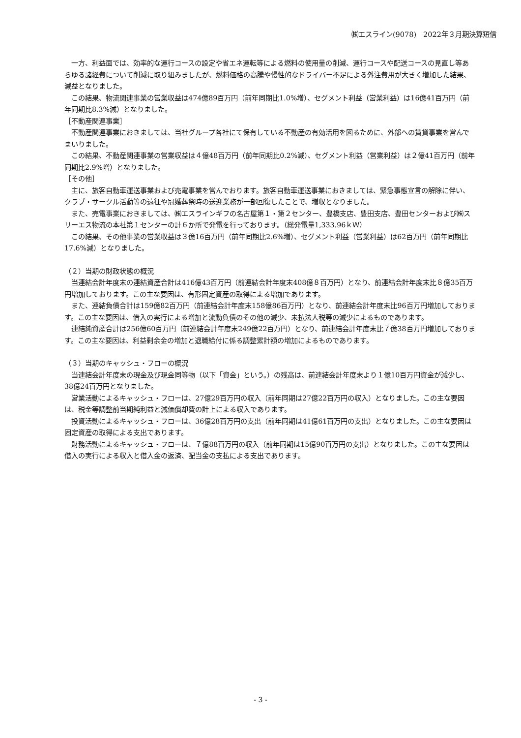㈱エスライン(9078)　2022年３月期決算短信
一方、利益面では、効率的な運行コースの設定や省エネ運転等による燃料の使用量の削減、運行コースや配送コースの見直し等あらゆる諸経費について削減に取り組みましたが、燃料価格の高騰や慢性的なドライバー不足による外注費用が大きく増加した結果、減益となりました。
この結果、物流関連事業の営業収益は474億89百万円（前年同期比1.0%増）、セグメント利益（営業利益）は16億41百万円（前年同期比8.3%減）となりました。
［不動産関連事業］
不動産関連事業におきましては、当社グループ各社にて保有している不動産の有効活用を図るために、外部への賃貸事業を営んでまいりました。
この結果、不動産関連事業の営業収益は４億48百万円（前年同期比0.2%減）、セグメント利益（営業利益）は２億41百万円（前年同期比2.9%増）となりました。
［その他］
主に、旅客自動車運送事業および売電事業を営んでおります。旅客自動車運送事業におきましては、緊急事態宣言の解除に伴い、クラブ・サークル活動等の遠征や冠婚葬祭時の送迎業務が一部回復したことで、増収となりました。
また、売電事業におきましては、㈱エスラインギフの名古屋第１・第２センター、豊橋支店、豊田支店、豊田センターおよび㈱スリーエス物流の本社第１センターの計６か所で発電を行っております。（総発電量1,333.96ｋＷ）
この結果、その他事業の営業収益は３億16百万円（前年同期比2.6%増）、セグメント利益（営業利益）は62百万円（前年同期比17.6%減）となりました。
（２）当期の財政状態の概況
当連結会計年度末の連結資産合計は416億43百万円（前連結会計年度末408億８百万円）となり、前連結会計年度末比８億35百万円増加しております。この主な要因は、有形固定資産の取得による増加であります。
また、連結負債合計は159億82百万円（前連結会計年度末158億86百万円）となり、前連結会計年度末比96百万円増加しております。この主な要因は、借入の実行による増加と流動負債のその他の減少、未払法人税等の減少によるものであります。
連結純資産合計は256億60百万円（前連結会計年度末249億22百万円）となり、前連結会計年度末比７億38百万円増加しております。この主な要因は、利益剰余金の増加と退職給付に係る調整累計額の増加によるものであります。
（３）当期のキャッシュ・フローの概況
当連結会計年度末の現金及び現金同等物（以下「資金」という。）の残高は、前連結会計年度末より１億10百万円資金が減少し、38億24百万円となりました。
営業活動によるキャッシュ・フローは、27億29百万円の収入（前年同期は27億22百万円の収入）となりました。この主な要因は、税金等調整前当期純利益と減価償却費の計上による収入であります。
投資活動によるキャッシュ・フローは、36億28百万円の支出（前年同期は41億61百万円の支出）となりました。この主な要因は固定資産の取得による支出であります。
財務活動によるキャッシュ・フローは、７億88百万円の収入（前年同期は15億90百万円の支出）となりました。この主な要因は借入の実行による収入と借入金の返済、配当金の支払による支出であります。
- 3 -